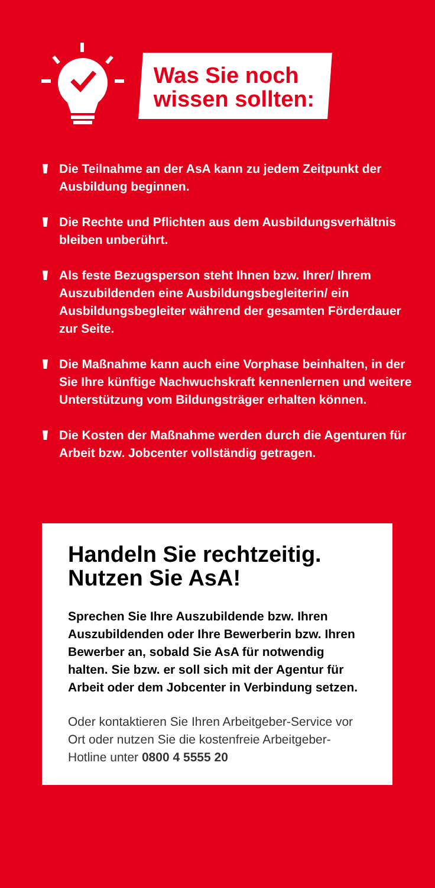Was Sie noch
wissen sollten:
Die Teilnahme an der AsA kann zu jedem Zeitpunkt der Ausbildung beginnen.
Die Rechte und Pflichten aus dem Ausbildungs­verhältnis bleiben unberührt.
Als feste Bezugsperson steht Ihnen bzw. Ihrer/ Ihrem Auszubildenden eine Ausbildungsbegleiterin/ ein Ausbildungsbegleiter während der gesamten Förderdauer zur Seite.
Die Maßnahme kann auch eine Vorphase beinhalten, in der Sie Ihre künftige Nachwuchskraft kennen­lernen und weitere Unterstützung vom Bildungs­träger erhalten können.
Die Kosten der Maßnahme werden durch die Agenturen für Arbeit bzw. Jobcenter vollständig getragen.
Handeln Sie rechtzeitig.
Nutzen Sie AsA!
Sprechen Sie Ihre Auszubildende bzw. Ihren Auszubildenden oder Ihre Bewerberin bzw. Ihren Bewerber an, sobald Sie AsA für not­wendig halten. Sie bzw. er soll sich mit der Agentur für Arbeit oder dem Jobcenter in Verbindung setzen.
Oder kontaktieren Sie Ihren Arbeitgeber-Service vor Ort oder nutzen Sie die kostenfreie Arbeitgeber-Hotline unter 0800 4 5555 20